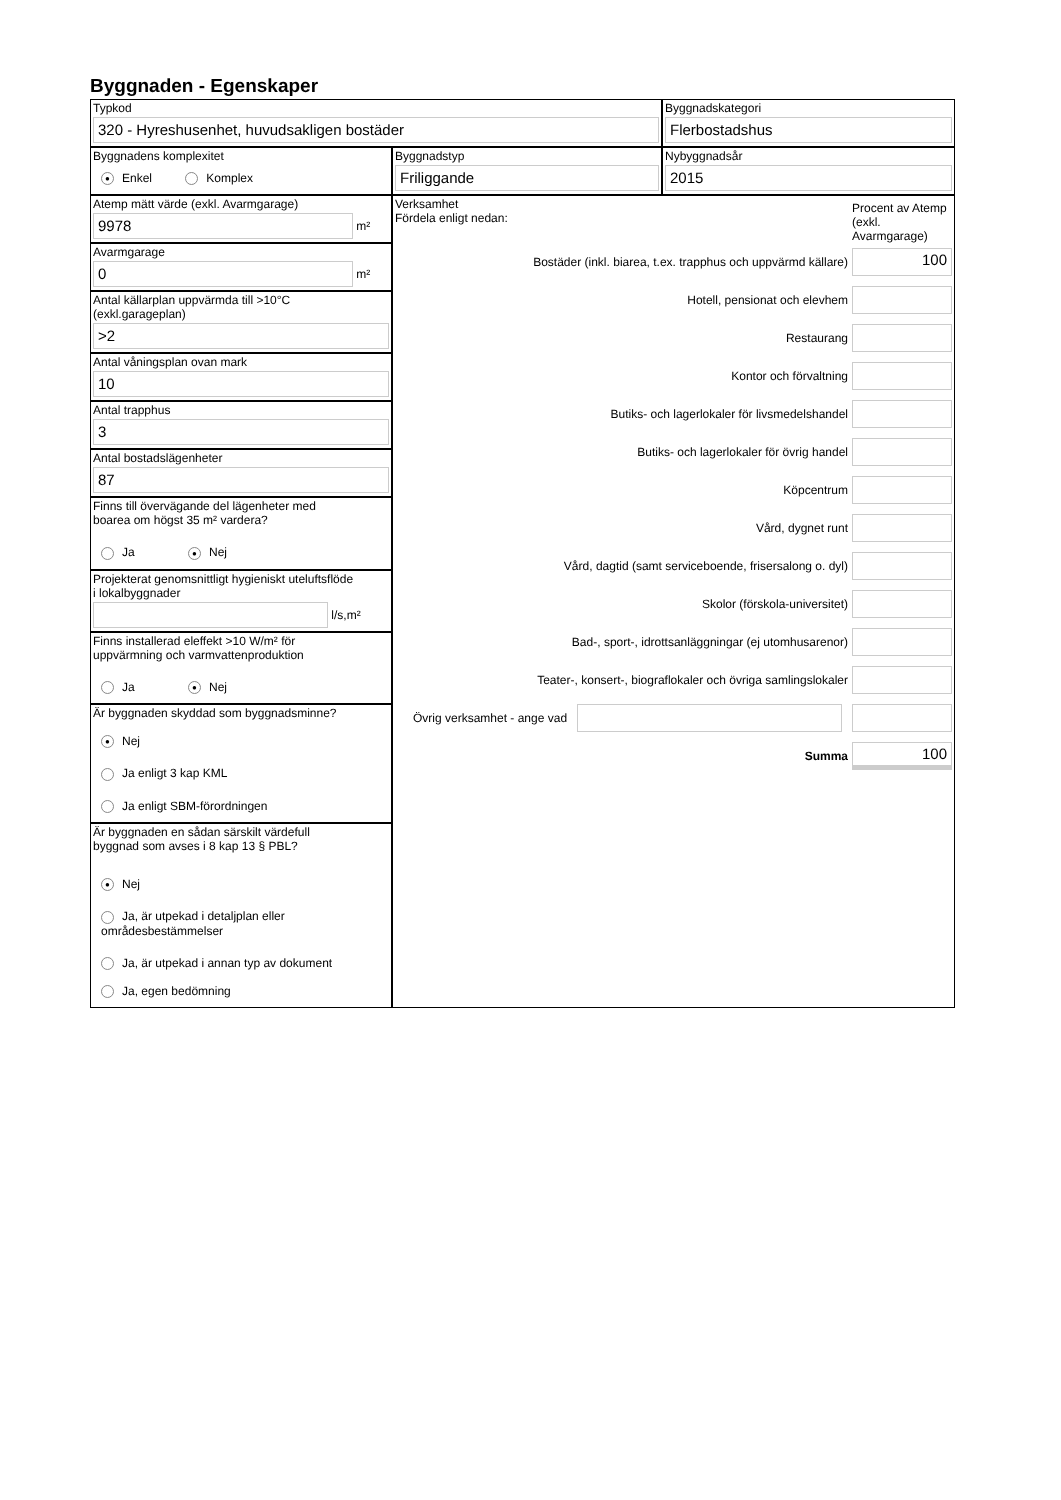Byggnaden - Egenskaper
Typkod
320 - Hyreshusenhet, huvudsakligen bostäder
Byggnadskategori
Flerbostadshus
Byggnadens komplexitet
● Enkel Komplex
Byggnadstyp
Friliggande
Nybyggnadsår
2015
Atemp mätt värde (exkl. Avarmgarage)
9978
m²
Avarmgarage
0
m²
Antal källarplan uppvärmda till >10°C
(exkl.garageplan)
>2
Antal våningsplan ovan mark
10
Antal trapphus
3
Antal bostadslägenheter
87
Finns till övervägande del lägenheter med
boarea om högst 35 m² vardera?
Ja ● Nej
Projekterat genomsnittligt hygieniskt uteluftsflöde
i lokalbyggnader
l/s,m²
Finns installerad eleffekt >10 W/m² för
uppvärmning och varmvattenproduktion
Ja ● Nej
Är byggnaden skyddad som byggnadsminne?
● Nej
Ja enligt 3 kap KML
Ja enligt SBM-förordningen
Är byggnaden en sådan särskilt värdefull
byggnad som avses i 8 kap 13 § PBL?
● Nej
Ja, är utpekad i detaljplan eller områdesbestämmelser
Ja, är utpekad i annan typ av dokument
Ja, egen bedömning
Verksamhet
Fördela enligt nedan:
Procent av Atemp (exkl. Avarmgarage)
Bostäder (inkl. biarea, t.ex. trapphus och uppvärmd källare)
100
Hotell, pensionat och elevhem
Restaurang
Kontor och förvaltning
Butiks- och lagerlokaler för livsmedelshandel
Butiks- och lagerlokaler för övrig handel
Köpcentrum
Vård, dygnet runt
Vård, dagtid (samt serviceboende, frisersalong o. dyl)
Skolor (förskola-universitet)
Bad-, sport-, idrottsanläggningar (ej utomhusarenor)
Teater-, konsert-, biograflokaler och övriga samlingslokaler
Övrig verksamhet - ange vad
Summa
100